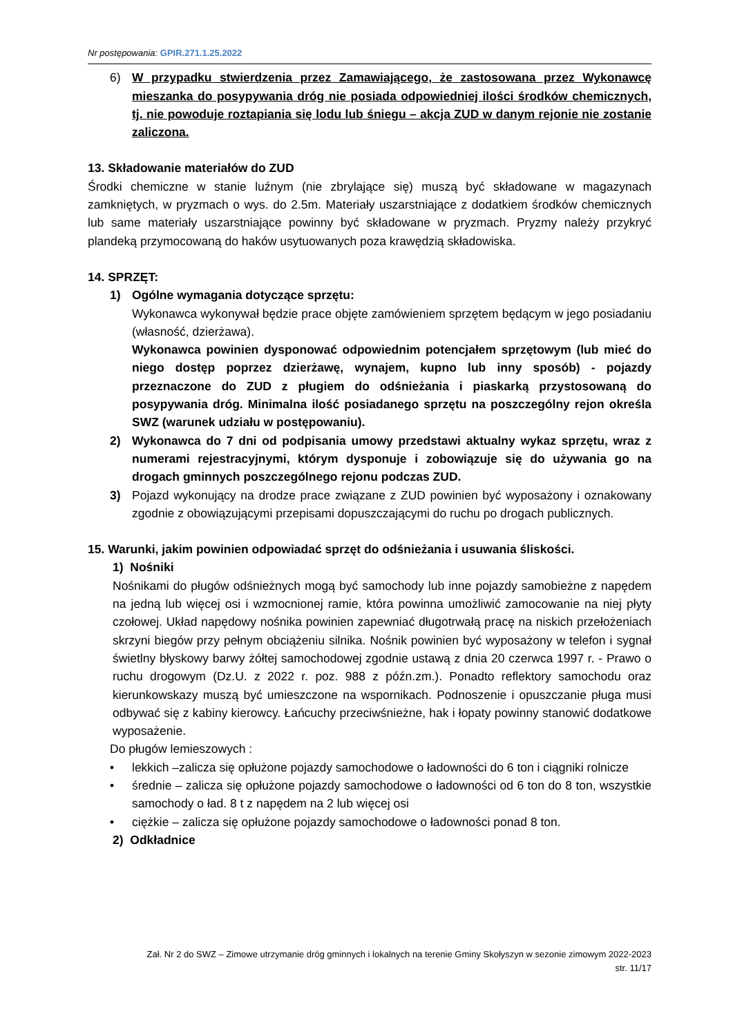Nr postępowania: GPIR.271.1.25.2022
6) W przypadku stwierdzenia przez Zamawiającego, że zastosowana przez Wykonawcę mieszanka do posypywania dróg nie posiada odpowiedniej ilości środków chemicznych, tj. nie powoduje roztapiania się lodu lub śniegu – akcja ZUD w danym rejonie nie zostanie zaliczona.
13. Składowanie materiałów do ZUD
Środki chemiczne w stanie luźnym (nie zbrylające się) muszą być składowane w magazynach zamkniętych, w pryzmach o wys. do 2.5m. Materiały uszarstniające z dodatkiem środków chemicznych lub same materiały uszarstniające powinny być składowane w pryzmach. Pryzmy należy przykryć plandeką przymocowaną do haków usytuowanych poza krawędzią składowiska.
14. SPRZĘT:
1) Ogólne wymagania dotyczące sprzętu:
Wykonawca wykonywał będzie prace objęte zamówieniem sprzętem będącym w jego posiadaniu (własność, dzierżawa).
Wykonawca powinien dysponować odpowiednim potencjałem sprzętowym (lub mieć do niego dostęp poprzez dzierżawę, wynajem, kupno lub inny sposób) - pojazdy przeznaczone do ZUD z pługiem do odśnieżania i piaskarką przystosowaną do posypywania dróg. Minimalna ilość posiadanego sprzętu na poszczególny rejon określa SWZ (warunek udziału w postępowaniu).
2) Wykonawca do 7 dni od podpisania umowy przedstawi aktualny wykaz sprzętu, wraz z numerami rejestracyjnymi, którym dysponuje i zobowiązuje się do używania go na drogach gminnych poszczególnego rejonu podczas ZUD.
3) Pojazd wykonujący na drodze prace związane z ZUD powinien być wyposażony i oznakowany zgodnie z obowiązującymi przepisami dopuszczającymi do ruchu po drogach publicznych.
15. Warunki, jakim powinien odpowiadać sprzęt do odśnieżania i usuwania śliskości.
1) Nośniki
Nośnikami do pługów odśnieżnych mogą być samochody lub inne pojazdy samobieżne z napędem na jedną lub więcej osi i wzmocnionej ramie, która powinna umożliwić zamocowanie na niej płyty czołowej. Układ napędowy nośnika powinien zapewniać długotrwałą pracę na niskich przełożeniach skrzyni biegów przy pełnym obciążeniu silnika. Nośnik powinien być wyposażony w telefon i sygnał świetlny błyskowy barwy żółtej samochodowej zgodnie ustawą z dnia 20 czerwca 1997 r. - Prawo o ruchu drogowym (Dz.U. z 2022 r. poz. 988 z późn.zm.). Ponadto reflektory samochodu oraz kierunkowskazy muszą być umieszczone na wspornikach. Podnoszenie i opuszczanie pługa musi odbywać się z kabiny kierowcy. Łańcuchy przeciwśnieżne, hak i łopaty powinny stanowić dodatkowe wyposażenie.
Do pługów lemieszowych :
• lekkich –zalicza się opłużone pojazdy samochodowe o ładowności do 6 ton i ciągniki rolnicze
• średnie – zalicza się opłużone pojazdy samochodowe o ładowności od 6 ton do 8 ton, wszystkie samochody o ład. 8 t z napędem na 2 lub więcej osi
• ciężkie – zalicza się opłużone pojazdy samochodowe o ładowności ponad 8 ton.
2) Odkładnice
Zał. Nr 2 do SWZ – Zimowe utrzymanie dróg gminnych i lokalnych na terenie Gminy Skołyszyn w sezonie zimowym 2022-2023
str. 11/17